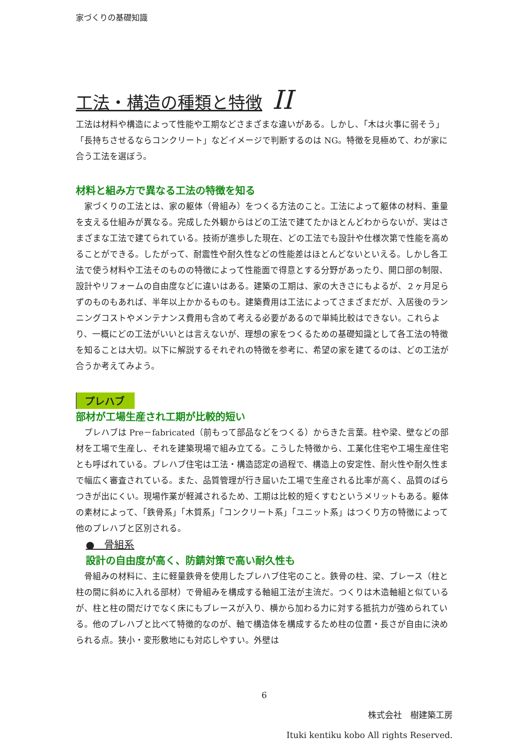家づくりの基礎知識
工法・構造の種類と特徴 II
工法は材料や構造によって性能や工期などさまざまな違いがある。しかし、「木は火事に弱そう」「長持ちさせるならコンクリート」などイメージで判断するのは NG。特徴を見極めて、わが家に合う工法を選ぼう。
材料と組み方で異なる工法の特徴を知る
　家づくりの工法とは、家の躯体（骨組み）をつくる方法のこと。工法によって躯体の材料、重量を支える仕組みが異なる。完成した外観からはどの工法で建てたかほとんどわからないが、実はさまざまな工法で建てられている。技術が進歩した現在、どの工法でも設計や仕様次第で性能を高めることができる。したがって、耐震性や耐久性などの性能差はほとんどないといえる。しかし各工法で使う材料や工法そのものの特徴によって性能面で得意とする分野があったり、開口部の制限、設計やリフォームの自由度などに違いはある。建築の工期は、家の大きさにもよるが、２ヶ月足らずのものもあれば、半年以上かかるものも。建築費用は工法によってさまざまだが、入居後のランニングコストやメンテナンス費用も含めて考える必要があるので単純比較はできない。これらより、一概にどの工法がいいとは言えないが、理想の家をつくるための基礎知識として各工法の特徴を知ることは大切。以下に解説するそれぞれの特徴を参考に、希望の家を建てるのは、どの工法が合うか考えてみよう。
プレハブ
部材が工場生産され工期が比較的短い
　プレハブは Pre－fabricated（前もって部品などをつくる）からきた言葉。柱や梁、壁などの部材を工場で生産し、それを建築現場で組み立てる。こうした特徴から、工業化住宅や工場生産住宅とも呼ばれている。プレハブ住宅は工法・構造認定の過程で、構造上の安定性、耐火性や耐久性まで幅広く審査されている。また、品質管理が行き届いた工場で生産される比率が高く、品質のばらつきが出にくい。現場作業が軽減されるため、工期は比較的短くすむというメリットもある。躯体の素材によって、「鉄骨系」「木質系」「コンクリート系」「ユニット系」はつくり方の特徴によって他のプレハブと区別される。
●　骨組系
設計の自由度が高く、防錆対策で高い耐久性も
　骨組みの材料に、主に軽量鉄骨を使用したプレハブ住宅のこと。鉄骨の柱、梁、ブレース（柱と柱の間に斜めに入れる部材）で骨組みを構成する軸組工法が主流だ。つくりは木造軸組と似ているが、柱と柱の間だけでなく床にもブレースが入り、横から加わる力に対する抵抗力が強められている。他のプレハブと比べて特徴的なのが、軸で構造体を構成するため柱の位置・長さが自由に決められる点。狭小・変形敷地にも対応しやすい。外壁は
6
株式会社　樹建築工房
Ituki kentiku kobo All rights Reserved.